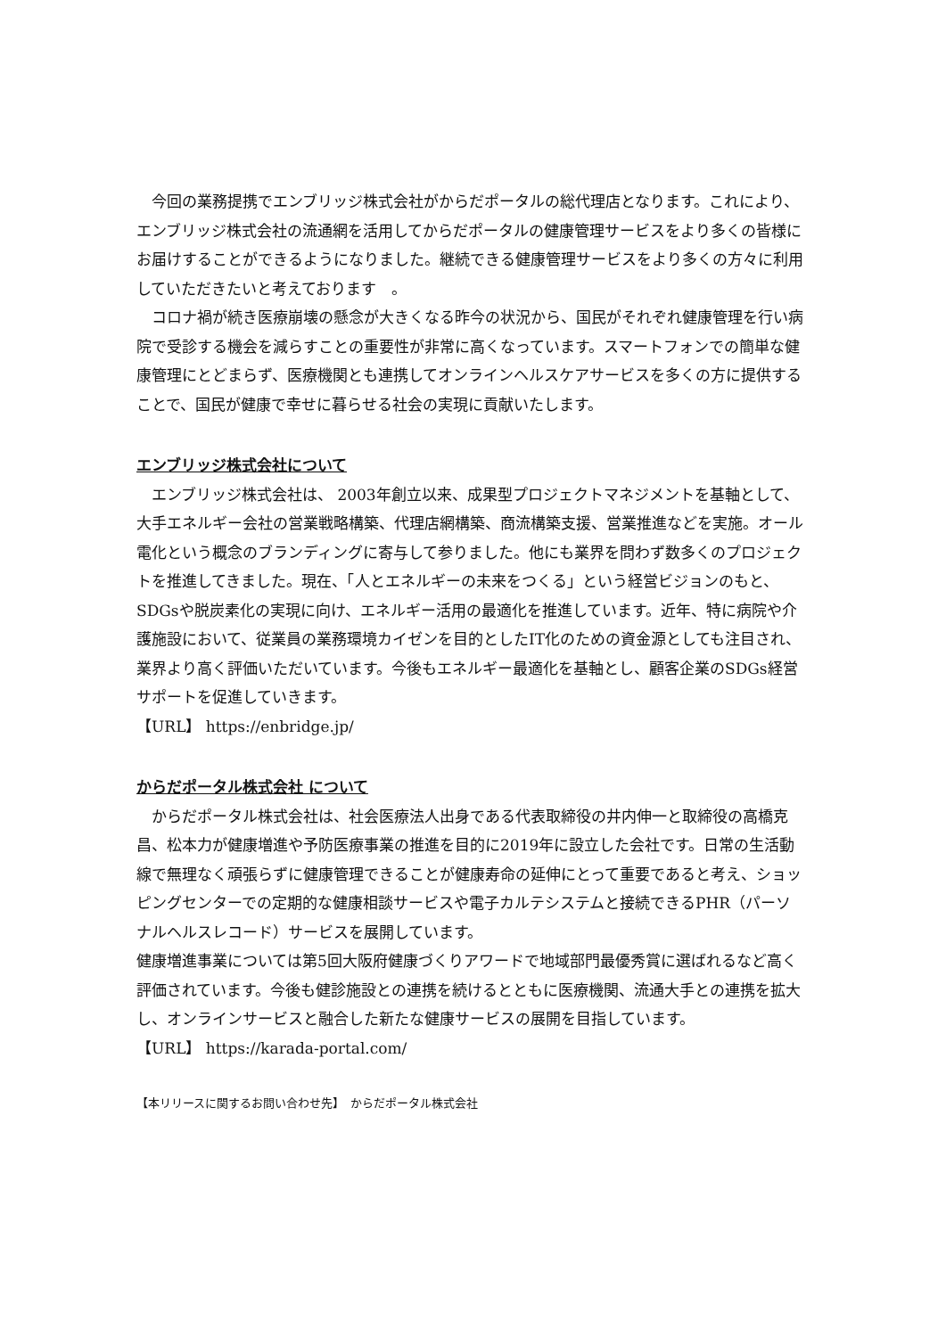今回の業務提携でエンブリッジ株式会社がからだポータルの総代理店となります。これにより、エンブリッジ株式会社の流通網を活用してからだポータルの健康管理サービスをより多くの皆様にお届けすることができるようになりました。継続できる健康管理サービスをより多くの方々に利用していただきたいと考えております　。
　コロナ禍が続き医療崩壊の懸念が大きくなる昨今の状況から、国民がそれぞれ健康管理を行い病院で受診する機会を減らすことの重要性が非常に高くなっています。スマートフォンでの簡単な健康管理にとどまらず、医療機関とも連携してオンラインヘルスケアサービスを多くの方に提供することで、国民が健康で幸せに暮らせる社会の実現に貢献いたします。
エンブリッジ株式会社について
　エンブリッジ株式会社は、 2003年創立以来、成果型プロジェクトマネジメントを基軸として、大手エネルギー会社の営業戦略構築、代理店網構築、商流構築支援、営業推進などを実施。オール電化という概念のブランディングに寄与して参りました。他にも業界を問わず数多くのプロジェクトを推進してきました。現在、「人とエネルギーの未来をつくる」という経営ビジョンのもと、 SDGsや脱炭素化の実現に向け、エネルギー活用の最適化を推進しています。近年、特に病院や介護施設において、従業員の業務環境カイゼンを目的としたIT化のための資金源としても注目され、業界より高く評価いただいています。今後もエネルギー最適化を基軸とし、顧客企業のSDGs経営サポートを促進していきます。
【URL】 https://enbridge.jp/
からだポータル株式会社 について
　からだポータル株式会社は、社会医療法人出身である代表取締役の井内伸一と取締役の高橋克昌、松本力が健康増進や予防医療事業の推進を目的に2019年に設立した会社です。日常の生活動線で無理なく頑張らずに健康管理できることが健康寿命の延伸にとって重要であると考え、ショッピングセンターでの定期的な健康相談サービスや電子カルテシステムと接続できるPHR（パーソナルヘルスレコード）サービスを展開しています。
健康増進事業については第5回大阪府健康づくりアワードで地域部門最優秀賞に選ばれるなど高く評価されています。今後も健診施設との連携を続けるとともに医療機関、流通大手との連携を拡大し、オンラインサービスと融合した新たな健康サービスの展開を目指しています。
【URL】 https://karada-portal.com/
【本リリースに関するお問い合わせ先】　からだポータル株式会社